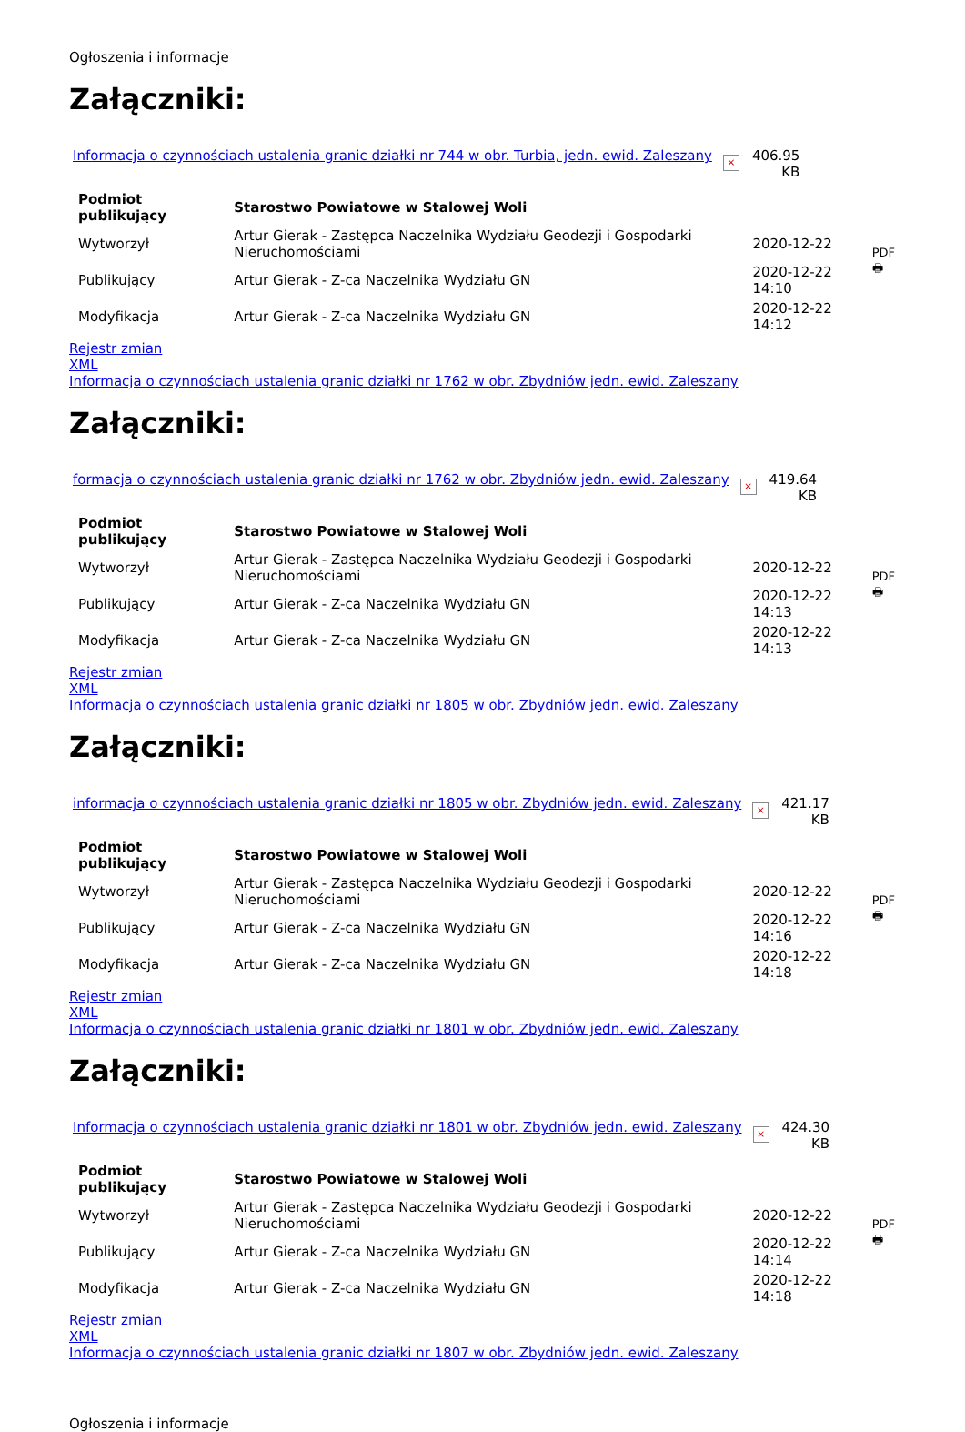Ogłoszenia i informacje
Załączniki:
Informacja o czynnościach ustalenia granic działki nr 744 w obr. Turbia, jedn. ewid. Zaleszany × 406.95
KB
| Podmiot publikujący | Starostwo Powiatowe w Stalowej Woli | | PDF 🖶 |
| Wytworzył | Artur Gierak - Zastępca Naczelnika Wydziału Geodezji i Gospodarki Nieruchomościami | 2020-12-22 | |
| Publikujący | Artur Gierak - Z-ca Naczelnika Wydziału GN | 2020-12-22 14:10 | |
| Modyfikacja | Artur Gierak - Z-ca Naczelnika Wydziału GN | 2020-12-22 14:12 | |
Rejestr zmian
XML
Informacja o czynnościach ustalenia granic działki nr 1762 w obr. Zbydniów jedn. ewid. Zaleszany
Załączniki:
formacja o czynnościach ustalenia granic działki nr 1762 w obr. Zbydniów jedn. ewid. Zaleszany × 419.64
KB
| Podmiot publikujący | Starostwo Powiatowe w Stalowej Woli | | PDF 🖶 |
| Wytworzył | Artur Gierak - Zastępca Naczelnika Wydziału Geodezji i Gospodarki Nieruchomościami | 2020-12-22 | |
| Publikujący | Artur Gierak - Z-ca Naczelnika Wydziału GN | 2020-12-22 14:13 | |
| Modyfikacja | Artur Gierak - Z-ca Naczelnika Wydziału GN | 2020-12-22 14:13 | |
Rejestr zmian
XML
Informacja o czynnościach ustalenia granic działki nr 1805 w obr. Zbydniów jedn. ewid. Zaleszany
Załączniki:
informacja o czynnościach ustalenia granic działki nr 1805 w obr. Zbydniów jedn. ewid. Zaleszany × 421.17
KB
| Podmiot publikujący | Starostwo Powiatowe w Stalowej Woli | | PDF 🖶 |
| Wytworzył | Artur Gierak - Zastępca Naczelnika Wydziału Geodezji i Gospodarki Nieruchomościami | 2020-12-22 | |
| Publikujący | Artur Gierak - Z-ca Naczelnika Wydziału GN | 2020-12-22 14:16 | |
| Modyfikacja | Artur Gierak - Z-ca Naczelnika Wydziału GN | 2020-12-22 14:18 | |
Rejestr zmian
XML
Informacja o czynnościach ustalenia granic działki nr 1801 w obr. Zbydniów jedn. ewid. Zaleszany
Załączniki:
Informacja o czynnościach ustalenia granic działki nr 1801 w obr. Zbydniów jedn. ewid. Zaleszany × 424.30
KB
| Podmiot publikujący | Starostwo Powiatowe w Stalowej Woli | | PDF 🖶 |
| Wytworzył | Artur Gierak - Zastępca Naczelnika Wydziału Geodezji i Gospodarki Nieruchomościami | 2020-12-22 | |
| Publikujący | Artur Gierak - Z-ca Naczelnika Wydziału GN | 2020-12-22 14:14 | |
| Modyfikacja | Artur Gierak - Z-ca Naczelnika Wydziału GN | 2020-12-22 14:18 | |
Rejestr zmian
XML
Informacja o czynnościach ustalenia granic działki nr 1807 w obr. Zbydniów jedn. ewid. Zaleszany
Ogłoszenia i informacje